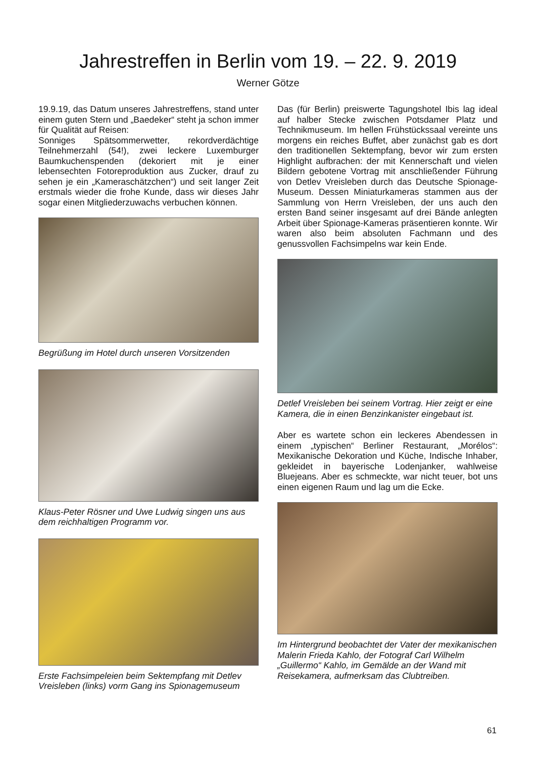Jahrestreffen in Berlin vom 19. – 22. 9. 2019
Werner Götze
19.9.19, das Datum unseres Jahrestreffens, stand unter einem guten Stern und „Baedeker“ steht ja schon immer für Qualität auf Reisen:
Sonniges Spätsommerwetter, rekordverdächtige Teilnehmerzahl (54!), zwei leckere Luxemburger Baumkuchenspenden (dekoriert mit je einer lebensechten Fotoreproduktion aus Zucker, drauf zu sehen je ein „Kameraschätzchen“) und seit langer Zeit erstmals wieder die frohe Kunde, dass wir dieses Jahr sogar einen Mitgliederzuwachs verbuchen können.
Begrüßung im Hotel durch unseren Vorsitzenden
Klaus-Peter Rösner und Uwe Ludwig singen uns aus dem reichhaltigen Programm vor.
Erste Fachsimpeleien beim Sektempfang mit Detlev Vreisleben (links) vorm Gang ins Spionagemuseum
Das (für Berlin) preiswerte Tagungshotel Ibis lag ideal auf halber Stecke zwischen Potsdamer Platz und Technikmuseum. Im hellen Frühstückssaal vereinte uns morgens ein reiches Buffet, aber zunächst gab es dort den traditionellen Sektempfang, bevor wir zum ersten Highlight aufbrachen: der mit Kennerschaft und vielen Bildern gebotene Vortrag mit anschließender Führung von Detlev Vreisleben durch das Deutsche Spionage-Museum. Dessen Miniaturkameras stammen aus der Sammlung von Herrn Vreisleben, der uns auch den ersten Band seiner insgesamt auf drei Bände anlegten Arbeit über Spionage-Kameras präsentieren konnte. Wir waren also beim absoluten Fachmann und des genussvollen Fachsimpelns war kein Ende.
Detlef Vreisleben bei seinem Vortrag. Hier zeigt er eine Kamera, die in einen Benzinkanister eingebaut ist.
Aber es wartete schon ein leckeres Abendessen in einem „typischen“ Berliner Restaurant, „Morélos“: Mexikanische Dekoration und Küche, Indische Inhaber, gekleidet in bayerische Lodenjanker, wahlweise Bluejeans. Aber es schmeckte, war nicht teuer, bot uns einen eigenen Raum und lag um die Ecke.
Im Hintergrund beobachtet der Vater der mexikanischen Malerin Frieda Kahlo, der Fotograf Carl Wilhelm „Guillermo“ Kahlo, im Gemälde an der Wand mit Reisekamera, aufmerksam das Clubtreiben.
61